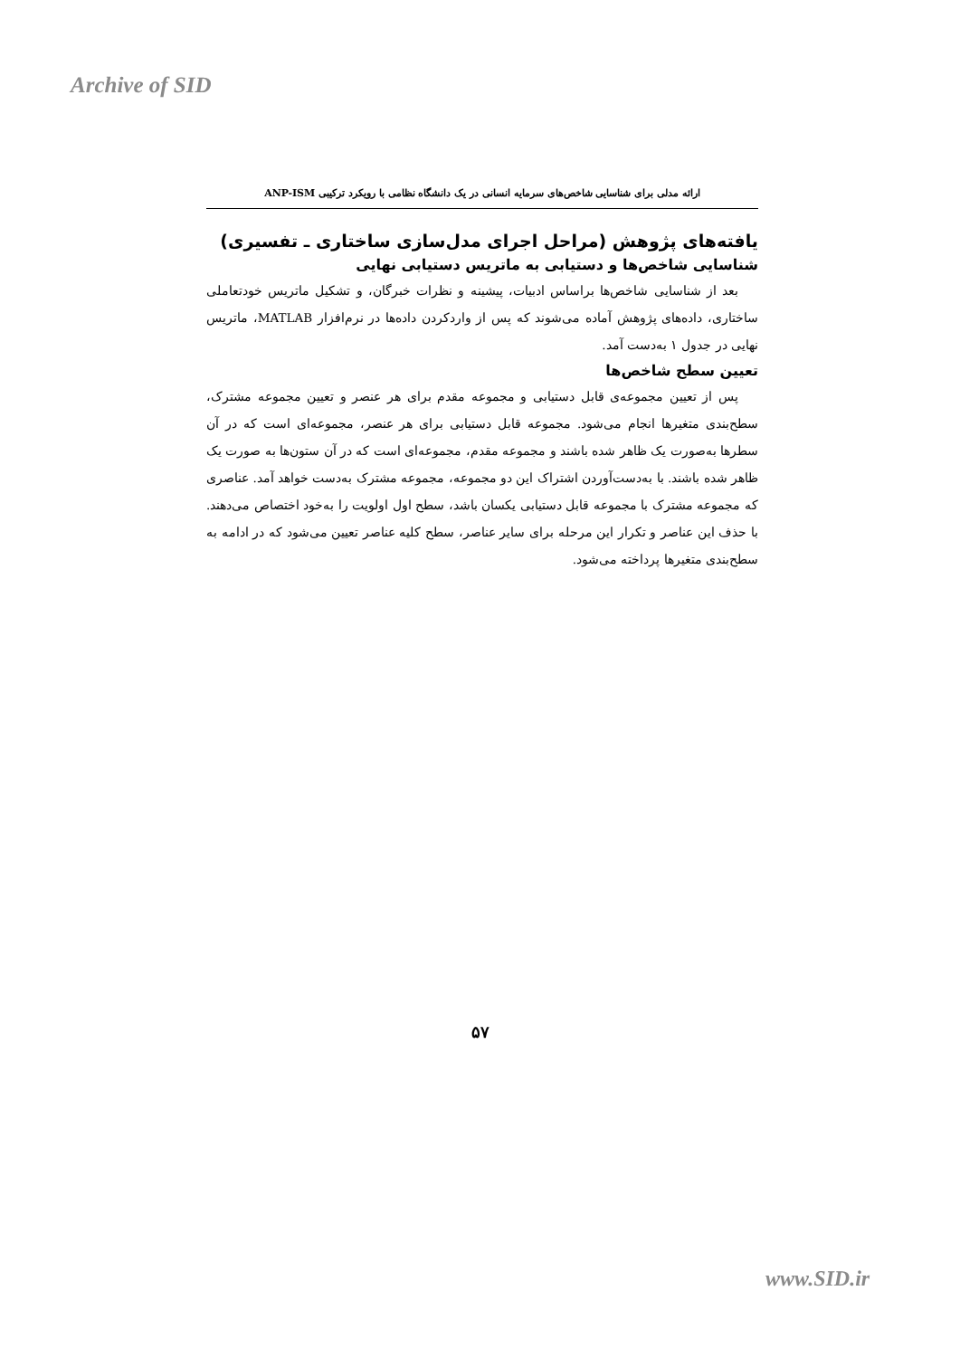Archive of SID
ارائه مدلی برای شناسایی شاخص‌های سرمایه انسانی در یک دانشگاه نظامی با رویکرد ترکیبی ANP-ISM
یافته‌های پژوهش (مراحل اجرای مدل‌سازی ساختاری ـ تفسیری)
شناسایی شاخص‌ها و دستیابی به ماتریس دستیابی نهایی
بعد از شناسایی شاخص‌ها براساس ادبیات، پیشینه و نظرات خبرگان، و تشکیل ماتریس خودتعاملی ساختاری، داده‌های پژوهش آماده می‌شوند که پس از واردکردن داده‌ها در نرم‌افزار MATLAB، ماتریس نهایی در جدول ۱ به‌دست آمد.
تعیین سطح شاخص‌ها
پس از تعیین مجموعه‌ی قابل دستیابی و مجموعه مقدم برای هر عنصر و تعیین مجموعه مشترک، سطح‌بندی متغیرها انجام می‌شود. مجموعه قابل دستیابی برای هر عنصر، مجموعه‌ای است که در آن سطرها به‌صورت یک ظاهر شده باشند و مجموعه مقدم، مجموعه‌ای است که در آن ستون‌ها به صورت یک ظاهر شده باشند. با به‌دست‌آوردن اشتراک این دو مجموعه، مجموعه مشترک به‌دست خواهد آمد. عناصری که مجموعه مشترک با مجموعه قابل دستیابی یکسان باشد، سطح اول اولویت را به‌خود اختصاص می‌دهند. با حذف این عناصر و تکرار این مرحله برای سایر عناصر، سطح کلیه عناصر تعیین می‌شود که در ادامه به سطح‌بندی متغیرها پرداخته می‌شود.
۵۷
www.SID.ir